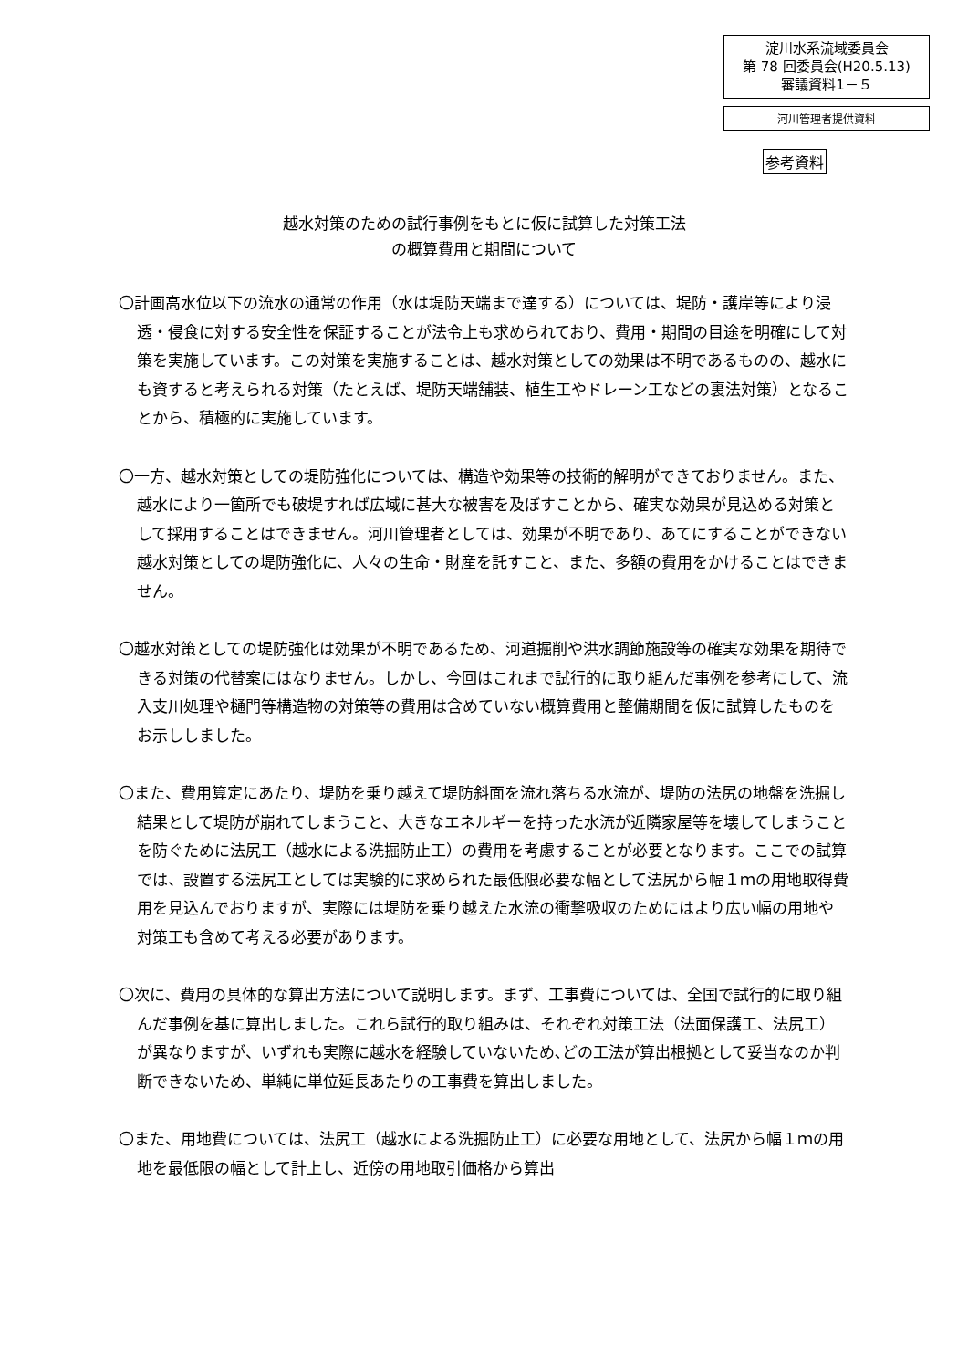淀川水系流域委員会
第 78 回委員会(H20.5.13)
審議資料1－５
河川管理者提供資料
参考資料
越水対策のための試行事例をもとに仮に試算した対策工法
の概算費用と期間について
〇計画高水位以下の流水の通常の作用（水は堤防天端まで達する）については、堤防・護岸等により浸透・侵食に対する安全性を保証することが法令上も求められており、費用・期間の目途を明確にして対策を実施しています。この対策を実施することは、越水対策としての効果は不明であるものの、越水にも資すると考えられる対策（たとえば、堤防天端舗装、植生工やドレーン工などの裏法対策）となることから、積極的に実施しています。
〇一方、越水対策としての堤防強化については、構造や効果等の技術的解明ができておりません。また、越水により一箇所でも破堤すれば広域に甚大な被害を及ぼすことから、確実な効果が見込める対策として採用することはできません。河川管理者としては、効果が不明であり、あてにすることができない越水対策としての堤防強化に、人々の生命・財産を託すこと、また、多額の費用をかけることはできません。
〇越水対策としての堤防強化は効果が不明であるため、河道掘削や洪水調節施設等の確実な効果を期待できる対策の代替案にはなりません。しかし、今回はこれまで試行的に取り組んだ事例を参考にして、流入支川処理や樋門等構造物の対策等の費用は含めていない概算費用と整備期間を仮に試算したものをお示ししました。
〇また、費用算定にあたり、堤防を乗り越えて堤防斜面を流れ落ちる水流が、堤防の法尻の地盤を洗掘し結果として堤防が崩れてしまうこと、大きなエネルギーを持った水流が近隣家屋等を壊してしまうことを防ぐために法尻工（越水による洗掘防止工）の費用を考慮することが必要となります。ここでの試算では、設置する法尻工としては実験的に求められた最低限必要な幅として法尻から幅１ｍの用地取得費用を見込んでおりますが、実際には堤防を乗り越えた水流の衝撃吸収のためにはより広い幅の用地や対策工も含めて考える必要があります。
〇次に、費用の具体的な算出方法について説明します。まず、工事費については、全国で試行的に取り組んだ事例を基に算出しました。これら試行的取り組みは、それぞれ対策工法（法面保護工、法尻工）が異なりますが、いずれも実際に越水を経験していないため､どの工法が算出根拠として妥当なのか判断できないため、単純に単位延長あたりの工事費を算出しました。
〇また、用地費については、法尻工（越水による洗掘防止工）に必要な用地として、法尻から幅１ｍの用地を最低限の幅として計上し、近傍の用地取引価格から算出